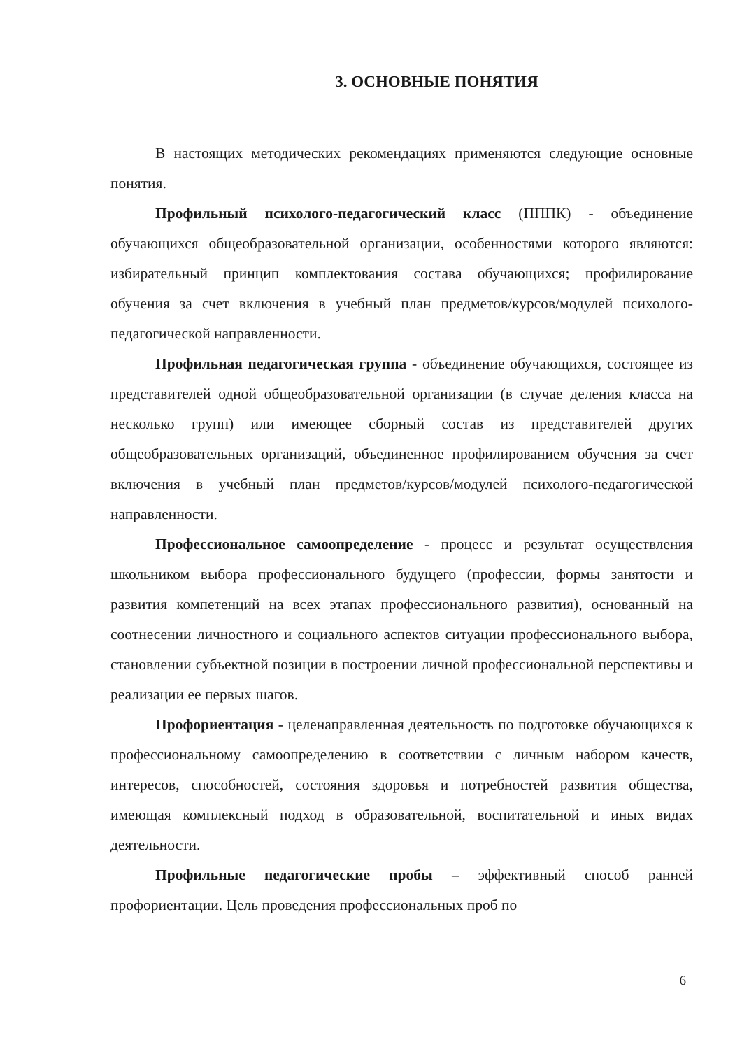3. ОСНОВНЫЕ ПОНЯТИЯ
В настоящих методических рекомендациях применяются следующие основные понятия.
Профильный психолого-педагогический класс (ПППК) - объединение обучающихся общеобразовательной организации, особенностями которого являются: избирательный принцип комплектования состава обучающихся; профилирование обучения за счет включения в учебный план предметов/курсов/модулей психолого-педагогической направленности.
Профильная педагогическая группа - объединение обучающихся, состоящее из представителей одной общеобразовательной организации (в случае деления класса на несколько групп) или имеющее сборный состав из представителей других общеобразовательных организаций, объединенное профилированием обучения за счет включения в учебный план предметов/курсов/модулей психолого-педагогической направленности.
Профессиональное самоопределение - процесс и результат осуществления школьником выбора профессионального будущего (профессии, формы занятости и развития компетенций на всех этапах профессионального развития), основанный на соотнесении личностного и социального аспектов ситуации профессионального выбора, становлении субъектной позиции в построении личной профессиональной перспективы и реализации ее первых шагов.
Профориентация - целенаправленная деятельность по подготовке обучающихся к профессиональному самоопределению в соответствии с личным набором качеств, интересов, способностей, состояния здоровья и потребностей развития общества, имеющая комплексный подход в образовательной, воспитательной и иных видах деятельности.
Профильные педагогические пробы – эффективный способ ранней профориентации. Цель проведения профессиональных проб по
6